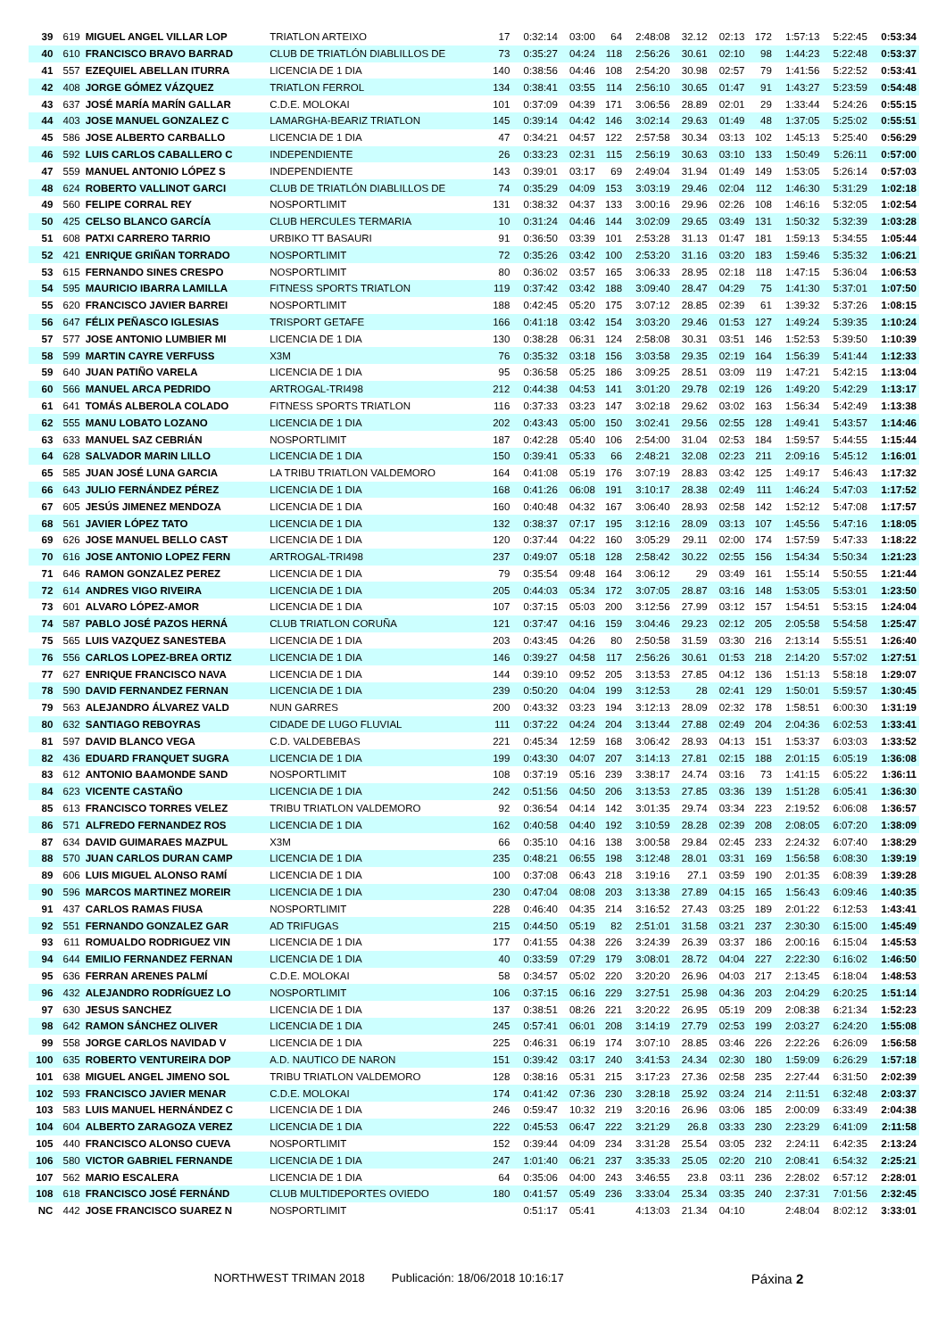| 39 | 619 | MIGUEL ANGEL VILLAR LOP | TRIATLON ARTEIXO | 17 | 0:32:14 | 03:00 | 64 | 2:48:08 | 32.12 | 02:13 | 172 | 1:57:13 | 5:22:45 | 0:53:34 |
| 40 | 610 | FRANCISCO BRAVO BARRAD | CLUB DE TRIATLÓN DIABLILLOS DE | 73 | 0:35:27 | 04:24 | 118 | 2:56:26 | 30.61 | 02:10 | 98 | 1:44:23 | 5:22:48 | 0:53:37 |
| 41 | 557 | EZEQUIEL ABELLAN ITURRA | LICENCIA DE 1 DIA | 140 | 0:38:56 | 04:46 | 108 | 2:54:20 | 30.98 | 02:57 | 79 | 1:41:56 | 5:22:52 | 0:53:41 |
| 42 | 408 | JORGE GÓMEZ VÁZQUEZ | TRIATLON FERROL | 134 | 0:38:41 | 03:55 | 114 | 2:56:10 | 30.65 | 01:47 | 91 | 1:43:27 | 5:23:59 | 0:54:48 |
| 43 | 637 | JOSÉ MARÍA MARÍN GALLAR | C.D.E. MOLOKAI | 101 | 0:37:09 | 04:39 | 171 | 3:06:56 | 28.89 | 02:01 | 29 | 1:33:44 | 5:24:26 | 0:55:15 |
| 44 | 403 | JOSE MANUEL GONZALEZ C | LAMARGHA-BEARIZ TRIATLON | 145 | 0:39:14 | 04:42 | 146 | 3:02:14 | 29.63 | 01:49 | 48 | 1:37:05 | 5:25:02 | 0:55:51 |
| 45 | 586 | JOSE ALBERTO CARBALLO | LICENCIA DE 1 DIA | 47 | 0:34:21 | 04:57 | 122 | 2:57:58 | 30.34 | 03:13 | 102 | 1:45:13 | 5:25:40 | 0:56:29 |
| 46 | 592 | LUIS CARLOS CABALLERO C | INDEPENDIENTE | 26 | 0:33:23 | 02:31 | 115 | 2:56:19 | 30.63 | 03:10 | 133 | 1:50:49 | 5:26:11 | 0:57:00 |
| 47 | 559 | MANUEL ANTONIO LÓPEZ S | INDEPENDIENTE | 143 | 0:39:01 | 03:17 | 69 | 2:49:04 | 31.94 | 01:49 | 149 | 1:53:05 | 5:26:14 | 0:57:03 |
| 48 | 624 | ROBERTO VALLINOT GARCI | CLUB DE TRIATLÓN DIABLILLOS DE | 74 | 0:35:29 | 04:09 | 153 | 3:03:19 | 29.46 | 02:04 | 112 | 1:46:30 | 5:31:29 | 1:02:18 |
| 49 | 560 | FELIPE CORRAL REY | NOSPORTLIMIT | 131 | 0:38:32 | 04:37 | 133 | 3:00:16 | 29.96 | 02:26 | 108 | 1:46:16 | 5:32:05 | 1:02:54 |
| 50 | 425 | CELSO BLANCO GARCÍA | CLUB HERCULES TERMARIA | 10 | 0:31:24 | 04:46 | 144 | 3:02:09 | 29.65 | 03:49 | 131 | 1:50:32 | 5:32:39 | 1:03:28 |
| 51 | 608 | PATXI CARRERO TARRIO | URBIKO TT BASAURI | 91 | 0:36:50 | 03:39 | 101 | 2:53:28 | 31.13 | 01:47 | 181 | 1:59:13 | 5:34:55 | 1:05:44 |
| 52 | 421 | ENRIQUE GRIÑAN TORRADO | NOSPORTLIMIT | 72 | 0:35:26 | 03:42 | 100 | 2:53:20 | 31.16 | 03:20 | 183 | 1:59:46 | 5:35:32 | 1:06:21 |
| 53 | 615 | FERNANDO SINES CRESPO | NOSPORTLIMIT | 80 | 0:36:02 | 03:57 | 165 | 3:06:33 | 28.95 | 02:18 | 118 | 1:47:15 | 5:36:04 | 1:06:53 |
| 54 | 595 | MAURICIO IBARRA LAMILLA | FITNESS SPORTS TRIATLON | 119 | 0:37:42 | 03:42 | 188 | 3:09:40 | 28.47 | 04:29 | 75 | 1:41:30 | 5:37:01 | 1:07:50 |
| 55 | 620 | FRANCISCO JAVIER BARREI | NOSPORTLIMIT | 188 | 0:42:45 | 05:20 | 175 | 3:07:12 | 28.85 | 02:39 | 61 | 1:39:32 | 5:37:26 | 1:08:15 |
| 56 | 647 | FÉLIX PEÑASCO IGLESIAS | TRISPORT GETAFE | 166 | 0:41:18 | 03:42 | 154 | 3:03:20 | 29.46 | 01:53 | 127 | 1:49:24 | 5:39:35 | 1:10:24 |
| 57 | 577 | JOSE ANTONIO LUMBIER MI | LICENCIA DE 1 DIA | 130 | 0:38:28 | 06:31 | 124 | 2:58:08 | 30.31 | 03:51 | 146 | 1:52:53 | 5:39:50 | 1:10:39 |
| 58 | 599 | MARTIN CAYRE VERFUSS | X3M | 76 | 0:35:32 | 03:18 | 156 | 3:03:58 | 29.35 | 02:19 | 164 | 1:56:39 | 5:41:44 | 1:12:33 |
| 59 | 640 | JUAN PATIÑO VARELA | LICENCIA DE 1 DIA | 95 | 0:36:58 | 05:25 | 186 | 3:09:25 | 28.51 | 03:09 | 119 | 1:47:21 | 5:42:15 | 1:13:04 |
| 60 | 566 | MANUEL ARCA PEDRIDO | ARTROGAL-TRI498 | 212 | 0:44:38 | 04:53 | 141 | 3:01:20 | 29.78 | 02:19 | 126 | 1:49:20 | 5:42:29 | 1:13:17 |
| 61 | 641 | TOMÁS ALBEROLA COLADO | FITNESS SPORTS TRIATLON | 116 | 0:37:33 | 03:23 | 147 | 3:02:18 | 29.62 | 03:02 | 163 | 1:56:34 | 5:42:49 | 1:13:38 |
| 62 | 555 | MANU LOBATO LOZANO | LICENCIA DE 1 DIA | 202 | 0:43:43 | 05:00 | 150 | 3:02:41 | 29.56 | 02:55 | 128 | 1:49:41 | 5:43:57 | 1:14:46 |
| 63 | 633 | MANUEL SAZ CEBRIÁN | NOSPORTLIMIT | 187 | 0:42:28 | 05:40 | 106 | 2:54:00 | 31.04 | 02:53 | 184 | 1:59:57 | 5:44:55 | 1:15:44 |
| 64 | 628 | SALVADOR MARIN LILLO | LICENCIA DE 1 DIA | 150 | 0:39:41 | 05:33 | 66 | 2:48:21 | 32.08 | 02:23 | 211 | 2:09:16 | 5:45:12 | 1:16:01 |
| 65 | 585 | JUAN JOSÉ LUNA GARCIA | LA TRIBU TRIATLON VALDEMORO | 164 | 0:41:08 | 05:19 | 176 | 3:07:19 | 28.83 | 03:42 | 125 | 1:49:17 | 5:46:43 | 1:17:32 |
| 66 | 643 | JULIO FERNÁNDEZ PÉREZ | LICENCIA DE 1 DIA | 168 | 0:41:26 | 06:08 | 191 | 3:10:17 | 28.38 | 02:49 | 111 | 1:46:24 | 5:47:03 | 1:17:52 |
| 67 | 605 | JESÚS JIMENEZ MENDOZA | LICENCIA DE 1 DIA | 160 | 0:40:48 | 04:32 | 167 | 3:06:40 | 28.93 | 02:58 | 142 | 1:52:12 | 5:47:08 | 1:17:57 |
| 68 | 561 | JAVIER LÓPEZ TATO | LICENCIA DE 1 DIA | 132 | 0:38:37 | 07:17 | 195 | 3:12:16 | 28.09 | 03:13 | 107 | 1:45:56 | 5:47:16 | 1:18:05 |
| 69 | 626 | JOSE MANUEL BELLO CAST | LICENCIA DE 1 DIA | 120 | 0:37:44 | 04:22 | 160 | 3:05:29 | 29.11 | 02:00 | 174 | 1:57:59 | 5:47:33 | 1:18:22 |
| 70 | 616 | JOSE ANTONIO LOPEZ FERN | ARTROGAL-TRI498 | 237 | 0:49:07 | 05:18 | 128 | 2:58:42 | 30.22 | 02:55 | 156 | 1:54:34 | 5:50:34 | 1:21:23 |
| 71 | 646 | RAMON GONZALEZ PEREZ | LICENCIA DE 1 DIA | 79 | 0:35:54 | 09:48 | 164 | 3:06:12 | 29 | 03:49 | 161 | 1:55:14 | 5:50:55 | 1:21:44 |
| 72 | 614 | ANDRES VIGO RIVEIRA | LICENCIA DE 1 DIA | 205 | 0:44:03 | 05:34 | 172 | 3:07:05 | 28.87 | 03:16 | 148 | 1:53:05 | 5:53:01 | 1:23:50 |
| 73 | 601 | ALVARO LÓPEZ-AMOR | LICENCIA DE 1 DIA | 107 | 0:37:15 | 05:03 | 200 | 3:12:56 | 27.99 | 03:12 | 157 | 1:54:51 | 5:53:15 | 1:24:04 |
| 74 | 587 | PABLO JOSÉ PAZOS HERNÁ | CLUB TRIATLON CORUÑA | 121 | 0:37:47 | 04:16 | 159 | 3:04:46 | 29.23 | 02:12 | 205 | 2:05:58 | 5:54:58 | 1:25:47 |
| 75 | 565 | LUIS VAZQUEZ SANESTEBA | LICENCIA DE 1 DIA | 203 | 0:43:45 | 04:26 | 80 | 2:50:58 | 31.59 | 03:30 | 216 | 2:13:14 | 5:55:51 | 1:26:40 |
| 76 | 556 | CARLOS LOPEZ-BREA ORTIZ | LICENCIA DE 1 DIA | 146 | 0:39:27 | 04:58 | 117 | 2:56:26 | 30.61 | 01:53 | 218 | 2:14:20 | 5:57:02 | 1:27:51 |
| 77 | 627 | ENRIQUE FRANCISCO NAVA | LICENCIA DE 1 DIA | 144 | 0:39:10 | 09:52 | 205 | 3:13:53 | 27.85 | 04:12 | 136 | 1:51:13 | 5:58:18 | 1:29:07 |
| 78 | 590 | DAVID FERNANDEZ FERNAN | LICENCIA DE 1 DIA | 239 | 0:50:20 | 04:04 | 199 | 3:12:53 | 28 | 02:41 | 129 | 1:50:01 | 5:59:57 | 1:30:45 |
| 79 | 563 | ALEJANDRO ÁLVAREZ VALD | NUN GARRES | 200 | 0:43:32 | 03:23 | 194 | 3:12:13 | 28.09 | 02:32 | 178 | 1:58:51 | 6:00:30 | 1:31:19 |
| 80 | 632 | SANTIAGO REBOYRAS | CIDADE DE LUGO FLUVIAL | 111 | 0:37:22 | 04:24 | 204 | 3:13:44 | 27.88 | 02:49 | 204 | 2:04:36 | 6:02:53 | 1:33:41 |
| 81 | 597 | DAVID BLANCO VEGA | C.D. VALDEBEBAS | 221 | 0:45:34 | 12:59 | 168 | 3:06:42 | 28.93 | 04:13 | 151 | 1:53:37 | 6:03:03 | 1:33:52 |
| 82 | 436 | EDUARD FRANQUET SUGRA | LICENCIA DE 1 DIA | 199 | 0:43:30 | 04:07 | 207 | 3:14:13 | 27.81 | 02:15 | 188 | 2:01:15 | 6:05:19 | 1:36:08 |
| 83 | 612 | ANTONIO BAAMONDE SAND | NOSPORTLIMIT | 108 | 0:37:19 | 05:16 | 239 | 3:38:17 | 24.74 | 03:16 | 73 | 1:41:15 | 6:05:22 | 1:36:11 |
| 84 | 623 | VICENTE CASTAÑO | LICENCIA DE 1 DIA | 242 | 0:51:56 | 04:50 | 206 | 3:13:53 | 27.85 | 03:36 | 139 | 1:51:28 | 6:05:41 | 1:36:30 |
| 85 | 613 | FRANCISCO TORRES VELEZ | TRIBU TRIATLON VALDEMORO | 92 | 0:36:54 | 04:14 | 142 | 3:01:35 | 29.74 | 03:34 | 223 | 2:19:52 | 6:06:08 | 1:36:57 |
| 86 | 571 | ALFREDO FERNANDEZ ROS | LICENCIA DE 1 DIA | 162 | 0:40:58 | 04:40 | 192 | 3:10:59 | 28.28 | 02:39 | 208 | 2:08:05 | 6:07:20 | 1:38:09 |
| 87 | 634 | DAVID GUIMARAES MAZPUL | X3M | 66 | 0:35:10 | 04:16 | 138 | 3:00:58 | 29.84 | 02:45 | 233 | 2:24:32 | 6:07:40 | 1:38:29 |
| 88 | 570 | JUAN CARLOS DURAN CAMP | LICENCIA DE 1 DIA | 235 | 0:48:21 | 06:55 | 198 | 3:12:48 | 28.01 | 03:31 | 169 | 1:56:58 | 6:08:30 | 1:39:19 |
| 89 | 606 | LUIS MIGUEL ALONSO RAMÍ | LICENCIA DE 1 DIA | 100 | 0:37:08 | 06:43 | 218 | 3:19:16 | 27.1 | 03:59 | 190 | 2:01:35 | 6:08:39 | 1:39:28 |
| 90 | 596 | MARCOS MARTINEZ MOREIR | LICENCIA DE 1 DIA | 230 | 0:47:04 | 08:08 | 203 | 3:13:38 | 27.89 | 04:15 | 165 | 1:56:43 | 6:09:46 | 1:40:35 |
| 91 | 437 | CARLOS RAMAS FIUSA | NOSPORTLIMIT | 228 | 0:46:40 | 04:35 | 214 | 3:16:52 | 27.43 | 03:25 | 189 | 2:01:22 | 6:12:53 | 1:43:41 |
| 92 | 551 | FERNANDO GONZALEZ GAR | AD TRIFUGAS | 215 | 0:44:50 | 05:19 | 82 | 2:51:01 | 31.58 | 03:21 | 237 | 2:30:30 | 6:15:00 | 1:45:49 |
| 93 | 611 | ROMUALDO RODRIGUEZ VIN | LICENCIA DE 1 DIA | 177 | 0:41:55 | 04:38 | 226 | 3:24:39 | 26.39 | 03:37 | 186 | 2:00:16 | 6:15:04 | 1:45:53 |
| 94 | 644 | EMILIO FERNANDEZ FERNAN | LICENCIA DE 1 DIA | 40 | 0:33:59 | 07:29 | 179 | 3:08:01 | 28.72 | 04:04 | 227 | 2:22:30 | 6:16:02 | 1:46:50 |
| 95 | 636 | FERRAN ARENES PALMÍ | C.D.E. MOLOKAI | 58 | 0:34:57 | 05:02 | 220 | 3:20:20 | 26.96 | 04:03 | 217 | 2:13:45 | 6:18:04 | 1:48:53 |
| 96 | 432 | ALEJANDRO RODRÍGUEZ LO | NOSPORTLIMIT | 106 | 0:37:15 | 06:16 | 229 | 3:27:51 | 25.98 | 04:36 | 203 | 2:04:29 | 6:20:25 | 1:51:14 |
| 97 | 630 | JESUS SANCHEZ | LICENCIA DE 1 DIA | 137 | 0:38:51 | 08:26 | 221 | 3:20:22 | 26.95 | 05:19 | 209 | 2:08:38 | 6:21:34 | 1:52:23 |
| 98 | 642 | RAMON SÁNCHEZ OLIVER | LICENCIA DE 1 DIA | 245 | 0:57:41 | 06:01 | 208 | 3:14:19 | 27.79 | 02:53 | 199 | 2:03:27 | 6:24:20 | 1:55:08 |
| 99 | 558 | JORGE CARLOS NAVIDAD V | LICENCIA DE 1 DIA | 225 | 0:46:31 | 06:19 | 174 | 3:07:10 | 28.85 | 03:46 | 226 | 2:22:26 | 6:26:09 | 1:56:58 |
| 100 | 635 | ROBERTO VENTUREIRA DOP | A.D. NAUTICO DE NARON | 151 | 0:39:42 | 03:17 | 240 | 3:41:53 | 24.34 | 02:30 | 180 | 1:59:09 | 6:26:29 | 1:57:18 |
| 101 | 638 | MIGUEL ANGEL JIMENO SOL | TRIBU TRIATLON VALDEMORO | 128 | 0:38:16 | 05:31 | 215 | 3:17:23 | 27.36 | 02:58 | 235 | 2:27:44 | 6:31:50 | 2:02:39 |
| 102 | 593 | FRANCISCO JAVIER MENAR | C.D.E. MOLOKAI | 174 | 0:41:42 | 07:36 | 230 | 3:28:18 | 25.92 | 03:24 | 214 | 2:11:51 | 6:32:48 | 2:03:37 |
| 103 | 583 | LUIS MANUEL HERNÁNDEZ C | LICENCIA DE 1 DIA | 246 | 0:59:47 | 10:32 | 219 | 3:20:16 | 26.96 | 03:06 | 185 | 2:00:09 | 6:33:49 | 2:04:38 |
| 104 | 604 | ALBERTO ZARAGOZA VEREZ | LICENCIA DE 1 DIA | 222 | 0:45:53 | 06:47 | 222 | 3:21:29 | 26.8 | 03:33 | 230 | 2:23:29 | 6:41:09 | 2:11:58 |
| 105 | 440 | FRANCISCO ALONSO CUEVA | NOSPORTLIMIT | 152 | 0:39:44 | 04:09 | 234 | 3:31:28 | 25.54 | 03:05 | 232 | 2:24:11 | 6:42:35 | 2:13:24 |
| 106 | 580 | VICTOR GABRIEL FERNANDE | LICENCIA DE 1 DIA | 247 | 1:01:40 | 06:21 | 237 | 3:35:33 | 25.05 | 02:20 | 210 | 2:08:41 | 6:54:32 | 2:25:21 |
| 107 | 562 | MARIO ESCALERA | LICENCIA DE 1 DIA | 64 | 0:35:06 | 04:00 | 243 | 3:46:55 | 23.8 | 03:11 | 236 | 2:28:02 | 6:57:12 | 2:28:01 |
| 108 | 618 | FRANCISCO JOSÉ FERNÁND | CLUB MULTIDEPORTES OVIEDO | 180 | 0:41:57 | 05:49 | 236 | 3:33:04 | 25.34 | 03:35 | 240 | 2:37:31 | 7:01:56 | 2:32:45 |
| NC | 442 | JOSE FRANCISCO SUAREZ N | NOSPORTLIMIT | | 0:51:17 | 05:41 | | 4:13:03 | 21.34 | 04:10 | | 2:48:04 | 8:02:12 | 3:33:01 |
NORTHWEST TRIMAN 2018 Publicación: 18/06/2018 10:16:17 Páxina 2